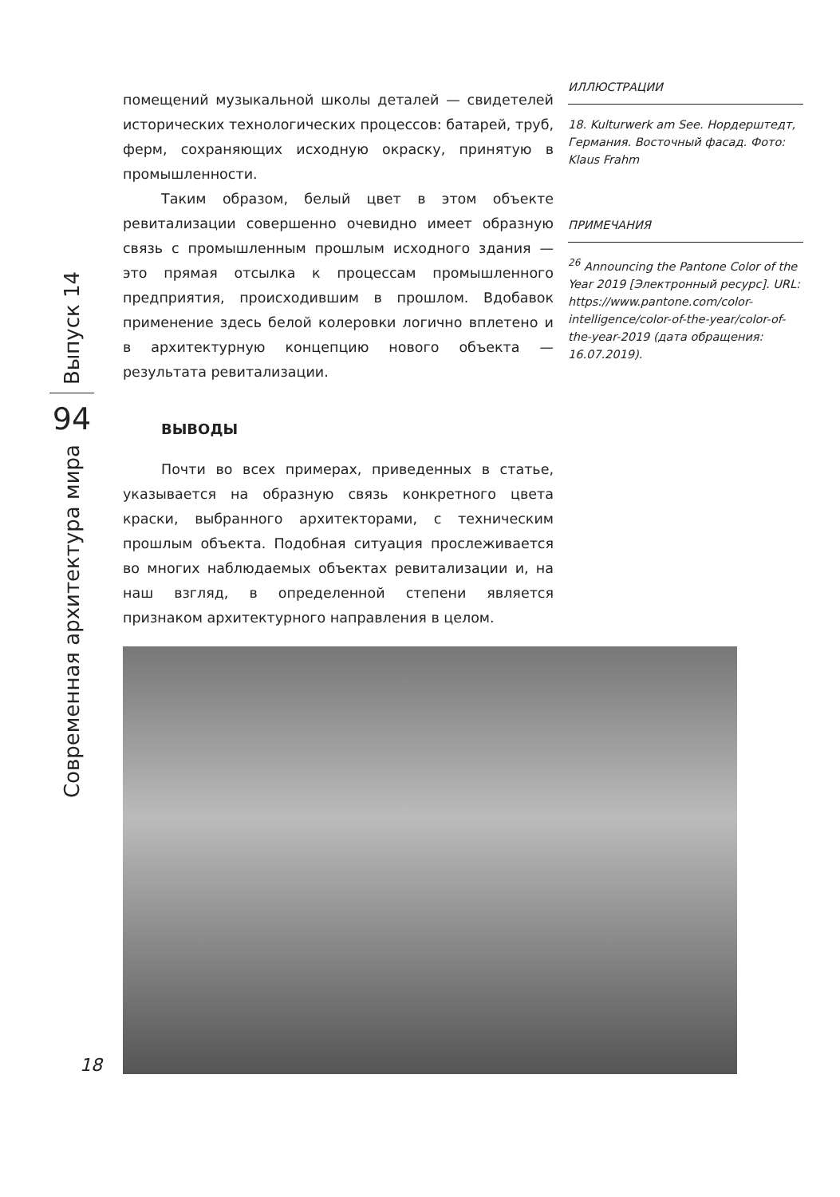ИЛЛЮСТРАЦИИ
18. Kulturwerk am See. Нордерштедт, Германия. Восточный фасад. Фото: Klaus Frahm
ПРИМЕЧАНИЯ
<sup>26</sup> Announcing the Pantone Color of the Year 2019 [Электронный ресурс]. URL: https://www.pantone.com/color-intelligence/color-of-the-year/color-of-the-year-2019 (дата обращения: 16.07.2019).
помещений музыкальной школы деталей — свидетелей исторических технологических процессов: батарей, труб, ферм, сохраняющих исходную окраску, принятую в промышленности.
Таким образом, белый цвет в этом объекте ревитализации совершенно очевидно имеет образную связь с промышленным прошлым исходного здания — это прямая отсылка к процессам промышленного предприятия, происходившим в прошлом. Вдобавок применение здесь белой колеровки логично вплетено и в архитектурную концепцию нового объекта — результата ревитализации.
ВЫВОДЫ
Почти во всех примерах, приведенных в статье, указывается на образную связь конкретного цвета краски, выбранного архитекторами, с техническим прошлым объекта. Подобная ситуация прослеживается во многих наблюдаемых объектах ревитализации и, на наш взгляд, в определенной степени является признаком архитектурного направления в целом.
Выпуск 14
94
Современная архитектура мира
18